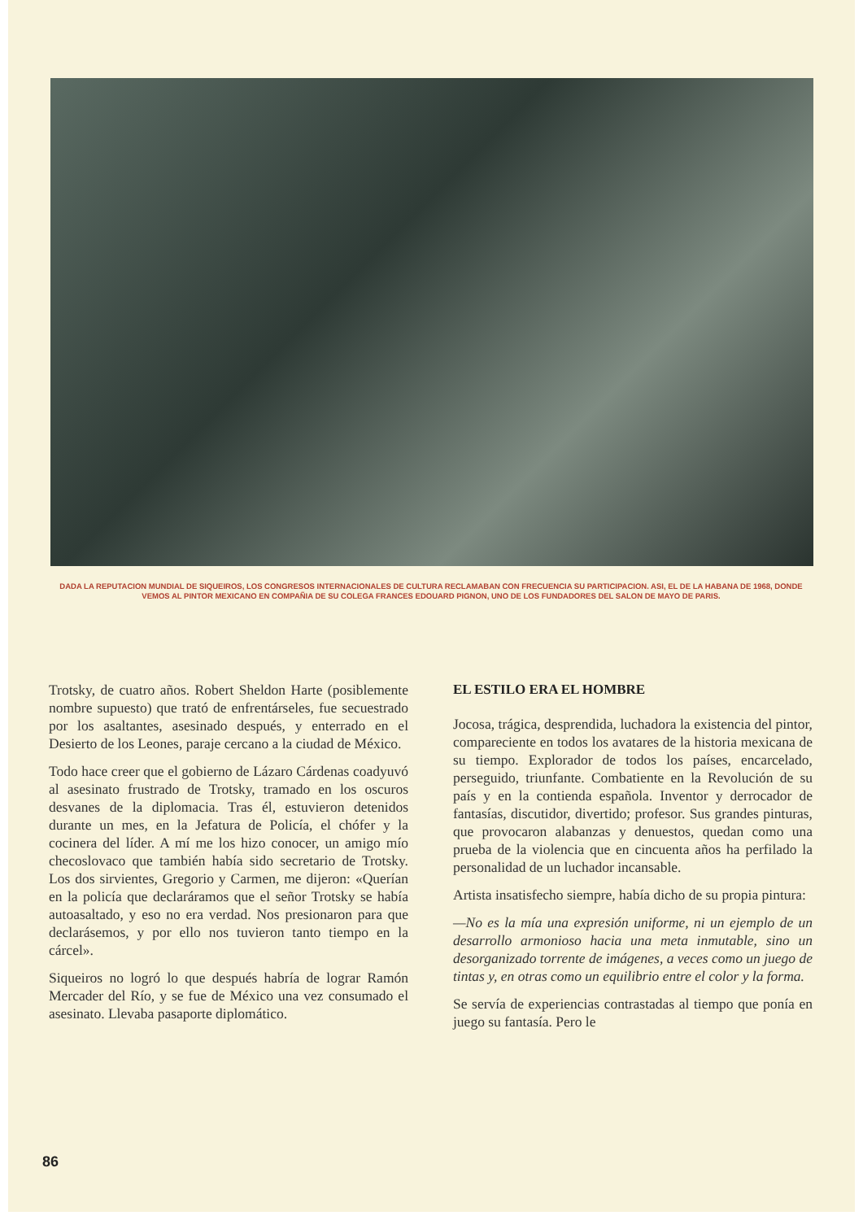DADA LA REPUTACION MUNDIAL DE SIQUEIROS, LOS CONGRESOS INTERNACIONALES DE CULTURA RECLAMABAN CON FRECUENCIA SU PARTICIPACION. ASI, EL DE LA HABANA DE 1968, DONDE VEMOS AL PINTOR MEXICANO EN COMPAÑIA DE SU COLEGA FRANCES EDOUARD PIGNON, UNO DE LOS FUNDADORES DEL SALON DE MAYO DE PARIS.
Trotsky, de cuatro años. Robert Sheldon Harte (posiblemente nombre supuesto) que trató de enfrentárseles, fue secuestrado por los asaltantes, asesinado después, y enterrado en el Desierto de los Leones, paraje cercano a la ciudad de México.
Todo hace creer que el gobierno de Lázaro Cárdenas coadyuvó al asesinato frustrado de Trotsky, tramado en los oscuros desvanes de la diplomacia. Tras él, estuvieron detenidos durante un mes, en la Jefatura de Policía, el chófer y la cocinera del líder. A mí me los hizo conocer, un amigo mío checoslovaco que también había sido secretario de Trotsky. Los dos sirvientes, Gregorio y Carmen, me dijeron: «Querían en la policía que declaráramos que el señor Trotsky se había autoasaltado, y eso no era verdad. Nos presionaron para que declarásemos, y por ello nos tuvieron tanto tiempo en la cárcel».
Siqueiros no logró lo que después habría de lograr Ramón Mercader del Río, y se fue de México una vez consumado el asesinato. Llevaba pasaporte diplomático.
EL ESTILO ERA EL HOMBRE
Jocosa, trágica, desprendida, luchadora la existencia del pintor, compareciente en todos los avatares de la historia mexicana de su tiempo. Explorador de todos los países, encarcelado, perseguido, triunfante. Combatiente en la Revolución de su país y en la contienda española. Inventor y derrocador de fantasías, discutidor, divertido; profesor. Sus grandes pinturas, que provocaron alabanzas y denuestos, quedan como una prueba de la violencia que en cincuenta años ha perfilado la personalidad de un luchador incansable.
Artista insatisfecho siempre, había dicho de su propia pintura:
—No es la mía una expresión uniforme, ni un ejemplo de un desarrollo armonioso hacia una meta inmutable, sino un desorganizado torrente de imágenes, a veces como un juego de tintas y, en otras como un equilibrio entre el color y la forma.
Se servía de experiencias contrastadas al tiempo que ponía en juego su fantasía. Pero le
86